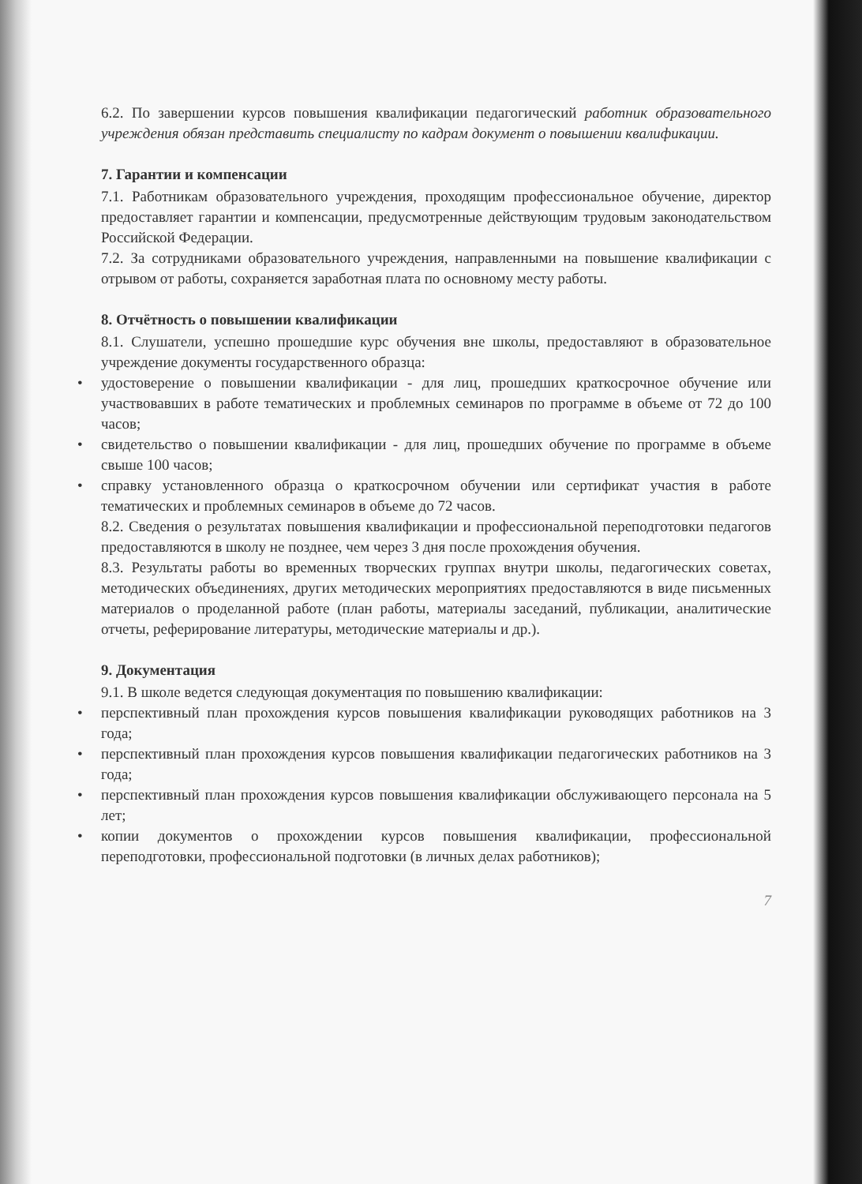6.2. По завершении курсов повышения квалификации педагогический работник образовательного учреждения обязан представить специалисту по кадрам документ о повышении квалификации.
7. Гарантии и компенсации
7.1. Работникам образовательного учреждения, проходящим профессиональное обучение, директор предоставляет гарантии и компенсации, предусмотренные действующим трудовым законодательством Российской Федерации.
7.2. За сотрудниками образовательного учреждения, направленными на повышение квалификации с отрывом от работы, сохраняется заработная плата по основному месту работы.
8. Отчётность о повышении квалификации
8.1. Слушатели, успешно прошедшие курс обучения вне школы, предоставляют в образовательное учреждение документы государственного образца:
• удостоверение о повышении квалификации - для лиц, прошедших краткосрочное обучение или участвовавших в работе тематических и проблемных семинаров по программе в объеме от 72 до 100 часов;
• свидетельство о повышении квалификации - для лиц, прошедших обучение по программе в объеме свыше 100 часов;
• справку установленного образца о краткосрочном обучении или сертификат участия в работе тематических и проблемных семинаров в объеме до 72 часов.
8.2. Сведения о результатах повышения квалификации и профессиональной переподготовки педагогов предоставляются в школу не позднее, чем через 3 дня после прохождения обучения.
8.3. Результаты работы во временных творческих группах внутри школы, педагогических советах, методических объединениях, других методических мероприятиях предоставляются в виде письменных материалов о проделанной работе (план работы, материалы заседаний, публикации, аналитические отчеты, реферирование литературы, методические материалы и др.).
9. Документация
9.1. В школе ведется следующая документация по повышению квалификации:
• перспективный план прохождения курсов повышения квалификации руководящих работников на 3 года;
• перспективный план прохождения курсов повышения квалификации педагогических работников на 3 года;
• перспективный план прохождения курсов повышения квалификации обслуживающего персонала на 5 лет;
• копии документов о прохождении курсов повышения квалификации, профессиональной переподготовки, профессиональной подготовки (в личных делах работников);
7